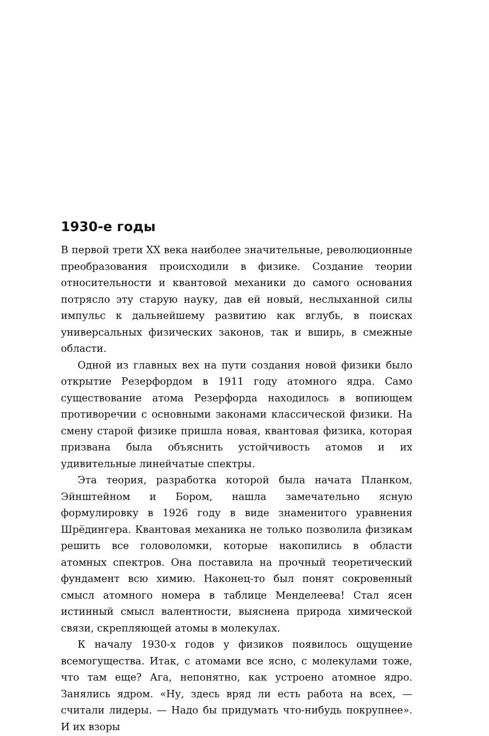1930-е годы
В первой трети XX века наиболее значительные, революционные преобразования происходили в физике. Создание теории относительности и квантовой механики до самого основания потрясло эту старую науку, дав ей новый, неслыханной силы импульс к дальнейшему развитию как вглубь, в поисках универсальных физических законов, так и вширь, в смежные области.
Одной из главных вех на пути создания новой физики было открытие Резерфордом в 1911 году атомного ядра. Само существование атома Резерфорда находилось в вопиющем противоречии с основными законами классической физики. На смену старой физике пришла новая, квантовая физика, которая призвана была объяснить устойчивость атомов и их удивительные линейчатые спектры.
Эта теория, разработка которой была начата Планком, Эйнштейном и Бором, нашла замечательно ясную формулировку в 1926 году в виде знаменитого уравнения Шрёдингера. Квантовая механика не только позволила физикам решить все головоломки, которые накопились в области атомных спектров. Она поставила на прочный теоретический фундамент всю химию. Наконец-то был понят сокровенный смысл атомного номера в таблице Менделеева! Стал ясен истинный смысл валентности, выяснена природа химической связи, скрепляющей атомы в молекулах.
К началу 1930-х годов у физиков появилось ощущение всемогущества. Итак, с атомами все ясно, с молекулами тоже, что там еще? Ага, непонятно, как устроено атомное ядро. Занялись ядром. «Ну, здесь вряд ли есть работа на всех, — считали лидеры. — Надо бы придумать что-нибудь покрупнее». И их взоры